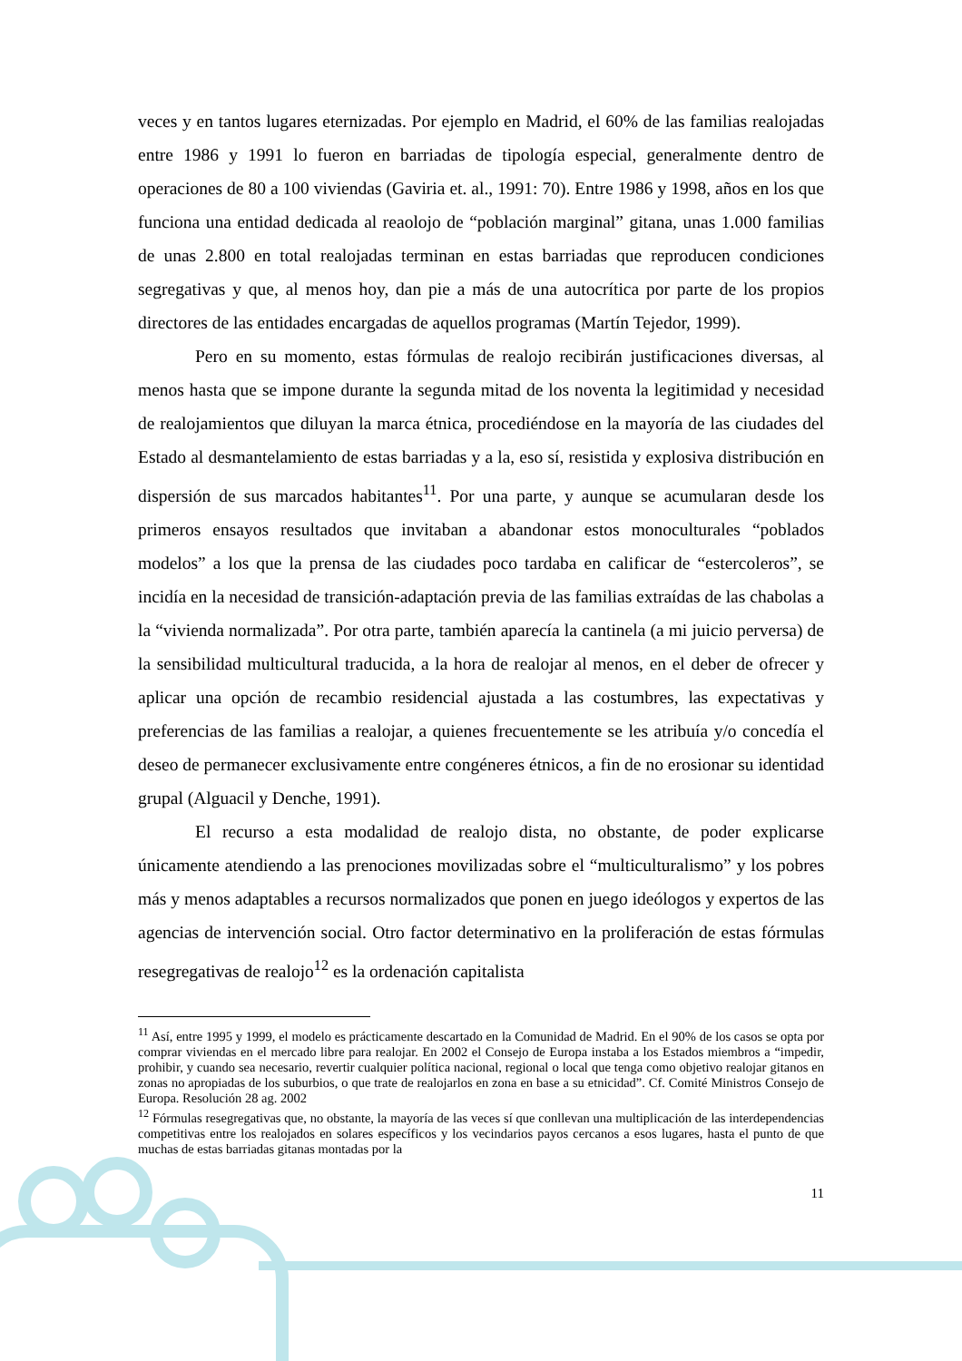veces y en tantos lugares eternizadas. Por ejemplo en Madrid, el 60% de las familias realojadas entre 1986 y 1991 lo fueron en barriadas de tipología especial, generalmente dentro de operaciones de 80 a 100 viviendas (Gaviria et. al., 1991: 70). Entre 1986 y 1998, años en los que funciona una entidad dedicada al reaolojo de “población marginal” gitana, unas 1.000 familias de unas 2.800 en total realojadas terminan en estas barriadas que reproducen condiciones segregativas y que, al menos hoy, dan pie a más de una autocrítica por parte de los propios directores de las entidades encargadas de aquellos programas (Martín Tejedor, 1999).
Pero en su momento, estas fórmulas de realojo recibirán justificaciones diversas, al menos hasta que se impone durante la segunda mitad de los noventa la legitimidad y necesidad de realojamientos que diluyan la marca étnica, procediéndose en la mayoría de las ciudades del Estado al desmantelamiento de estas barriadas y a la, eso sí, resistida y explosiva distribución en dispersión de sus marcados habitantes<sup>11</sup>. Por una parte, y aunque se acumularan desde los primeros ensayos resultados que invitaban a abandonar estos monoculturales “poblados modelos” a los que la prensa de las ciudades poco tardaba en calificar de “estercoleros”, se incidía en la necesidad de transición-adaptación previa de las familias extraídas de las chabolas a la “vivienda normalizada”. Por otra parte, también aparecía la cantinela (a mi juicio perversa) de la sensibilidad multicultural traducida, a la hora de realojar al menos, en el deber de ofrecer y aplicar una opción de recambio residencial ajustada a las costumbres, las expectativas y preferencias de las familias a realojar, a quienes frecuentemente se les atribuía y/o concedía el deseo de permanecer exclusivamente entre congéneres étnicos, a fin de no erosionar su identidad grupal (Alguacil y Denche, 1991).
El recurso a esta modalidad de realojo dista, no obstante, de poder explicarse únicamente atendiendo a las prenociones movilizadas sobre el “multiculturalismo” y los pobres más y menos adaptables a recursos normalizados que ponen en juego ideólogos y expertos de las agencias de intervención social. Otro factor determinativo en la proliferación de estas fórmulas resegregativas de realojo<sup>12</sup> es la ordenación capitalista
<sup>11</sup> Así, entre 1995 y 1999, el modelo es prácticamente descartado en la Comunidad de Madrid. En el 90% de los casos se opta por comprar viviendas en el mercado libre para realojar. En 2002 el Consejo de Europa instaba a los Estados miembros a “impedir, prohibir, y cuando sea necesario, revertir cualquier política nacional, regional o local que tenga como objetivo realojar gitanos en zonas no apropiadas de los suburbios, o que trate de realojarlos en zona en base a su etnicidad”. Cf. Comité Ministros Consejo de Europa. Resolución 28 ag. 2002
<sup>12</sup> Fórmulas resegregativas que, no obstante, la mayoría de las veces sí que conllevan una multiplicación de las interdependencias competitivas entre los realojados en solares específicos y los vecindarios payos cercanos a esos lugares, hasta el punto de que muchas de estas barriadas gitanas montadas por la
11